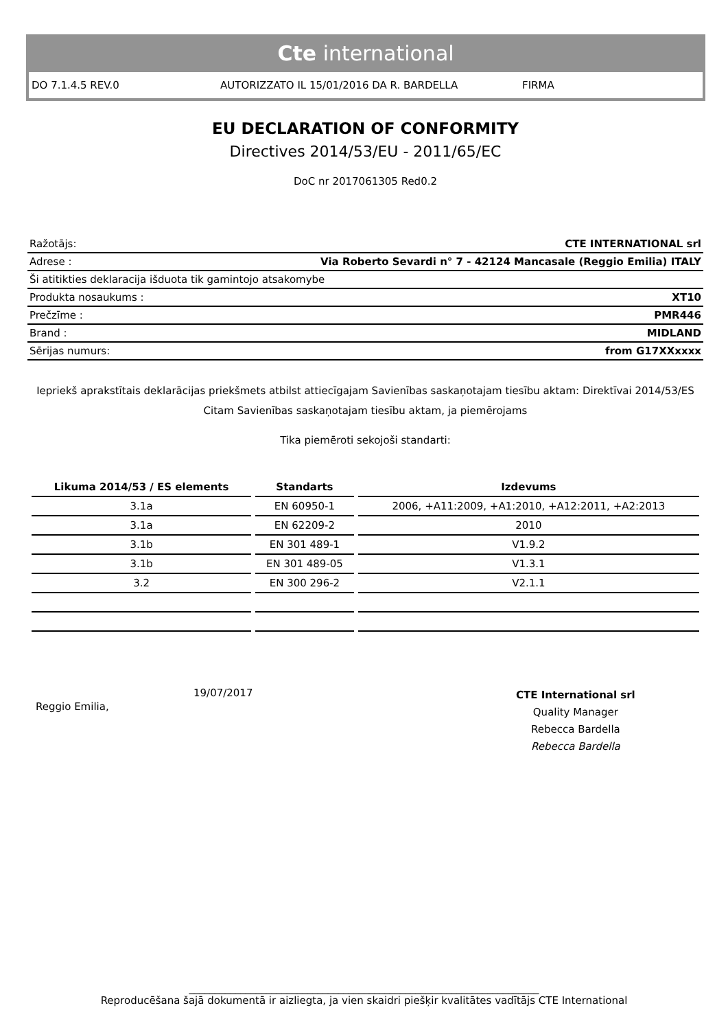Cte international
DO 7.1.4.5 REV.0 AUTORIZZATO IL 15/01/2016 DA R. BARDELLA FIRMA
EU DECLARATION OF CONFORMITY
Directives 2014/53/EU - 2011/65/EC
DoC nr 2017061305 Red0.2
| Ražotājs: | CTE INTERNATIONAL srl |
| Adrese : | Via Roberto Sevardi n° 7 - 42124 Mancasale (Reggio Emilia) ITALY |
| Ši atitikties deklaracija išduota tik gamintojo atsakomybe | |
| Produkta nosaukums : | XT10 |
| Prečzīme : | PMR446 |
| Brand : | MIDLAND |
| Sērijas numurs: | from G17XXxxxx |
Iepriekš aprakstītais deklarācijas priekšmets atbilst attiecīgajam Savienības saskaņotajam tiesību aktam: Direktīvai 2014/53/ES
Citam Savienības saskaņotajam tiesību aktam, ja piemērojams
Tika piemēroti sekojoši standarti:
| Likuma 2014/53 / ES elements | Standarts | Izdevums |
| --- | --- | --- |
| 3.1a | EN 60950-1 | 2006, +A11:2009, +A1:2010, +A12:2011, +A2:2013 |
| 3.1a | EN 62209-2 | 2010 |
| 3.1b | EN 301 489-1 | V1.9.2 |
| 3.1b | EN 301 489-05 | V1.3.1 |
| 3.2 | EN 300 296-2 | V2.1.1 |
Reggio Emilia,
19/07/2017
CTE International srl
Quality Manager
Rebecca Bardella
Rebecca Bardella
____________________________________________________________________
Reproducēšana šajā dokumentā ir aizliegta, ja vien skaidri piešķir kvalitātes vadītājs CTE International